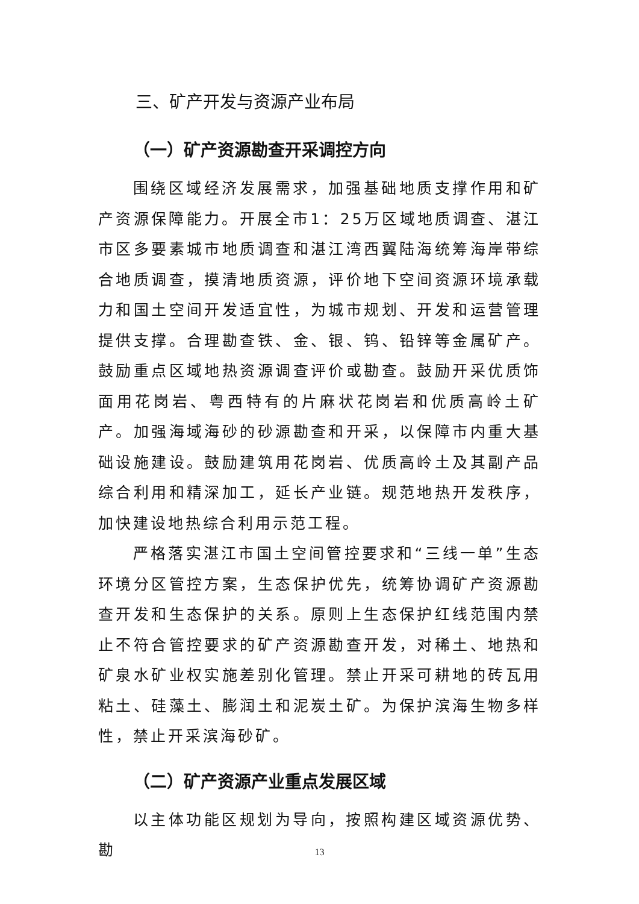三、矿产开发与资源产业布局
（一）矿产资源勘查开采调控方向
围绕区域经济发展需求，加强基础地质支撑作用和矿产资源保障能力。开展全市1：25万区域地质调查、湛江市区多要素城市地质调查和湛江湾西翼陆海统筹海岸带综合地质调查，摸清地质资源，评价地下空间资源环境承载力和国土空间开发适宜性，为城市规划、开发和运营管理提供支撑。合理勘查铁、金、银、钨、铅锌等金属矿产。鼓励重点区域地热资源调查评价或勘查。鼓励开采优质饰面用花岗岩、粤西特有的片麻状花岗岩和优质高岭土矿产。加强海域海砂的砂源勘查和开采，以保障市内重大基础设施建设。鼓励建筑用花岗岩、优质高岭土及其副产品综合利用和精深加工，延长产业链。规范地热开发秩序，加快建设地热综合利用示范工程。
严格落实湛江市国土空间管控要求和“三线一单”生态环境分区管控方案，生态保护优先，统筹协调矿产资源勘查开发和生态保护的关系。原则上生态保护红线范围内禁止不符合管控要求的矿产资源勘查开发，对稀土、地热和矿泉水矿业权实施差别化管理。禁止开采可耕地的砖瓦用粘土、硅藻土、膨润土和泥炭土矿。为保护滨海生物多样性，禁止开采滨海砂矿。
（二）矿产资源产业重点发展区域
以主体功能区规划为导向，按照构建区域资源优势、勘
13